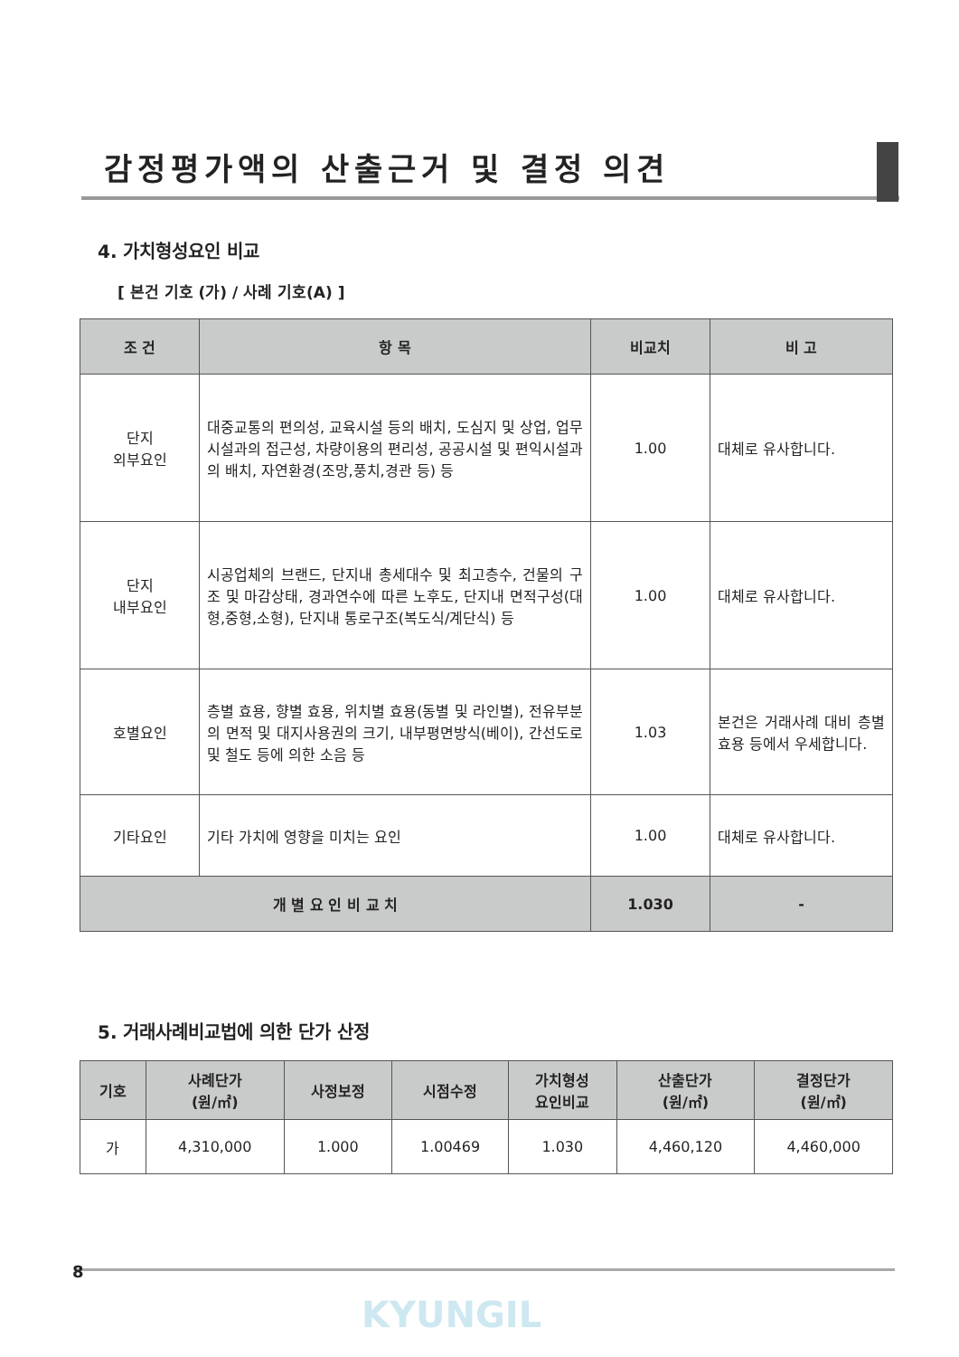감정평가액의 산출근거 및 결정 의견
4. 가치형성요인 비교
[ 본건 기호 (가) / 사례 기호(A) ]
| 조 건 | 항 목 | 비교치 | 비 고 |
| --- | --- | --- | --- |
| 단지 외부요인 | 대중교통의 편의성, 교육시설 등의 배치, 도심지 및 상업, 업무시설과의 접근성, 차량이용의 편리성, 공공시설 및 편익시설과의 배치, 자연환경(조망,풍치,경관 등) 등 | 1.00 | 대체로 유사합니다. |
| 단지 내부요인 | 시공업체의 브랜드, 단지내 총세대수 및 최고층수, 건물의 구조 및 마감상태, 경과연수에 따른 노후도, 단지내 면적구성(대형,중형,소형), 단지내 통로구조(복도식/계단식) 등 | 1.00 | 대체로 유사합니다. |
| 호별요인 | 층별 효용, 향별 효용, 위치별 효용(동별 및 라인별), 전유부분의 면적 및 대지사용권의 크기, 내부평면방식(베이), 간선도로 및 철도 등에 의한 소음 등 | 1.03 | 본건은 거래사례 대비 층별효용 등에서 우세합니다. |
| 기타요인 | 기타 가치에 영향을 미치는 요인 | 1.00 | 대체로 유사합니다. |
| 개 별 요 인 비 교 치 | | 1.030 | - |
5. 거래사례비교법에 의한 단가 산정
| 기호 | 사례단가 (원/㎡) | 사정보정 | 시점수정 | 가치형성 요인비교 | 산출단가 (원/㎡) | 결정단가 (원/㎡) |
| --- | --- | --- | --- | --- | --- | --- |
| 가 | 4,310,000 | 1.000 | 1.00469 | 1.030 | 4,460,120 | 4,460,000 |
8
KYUNGIL